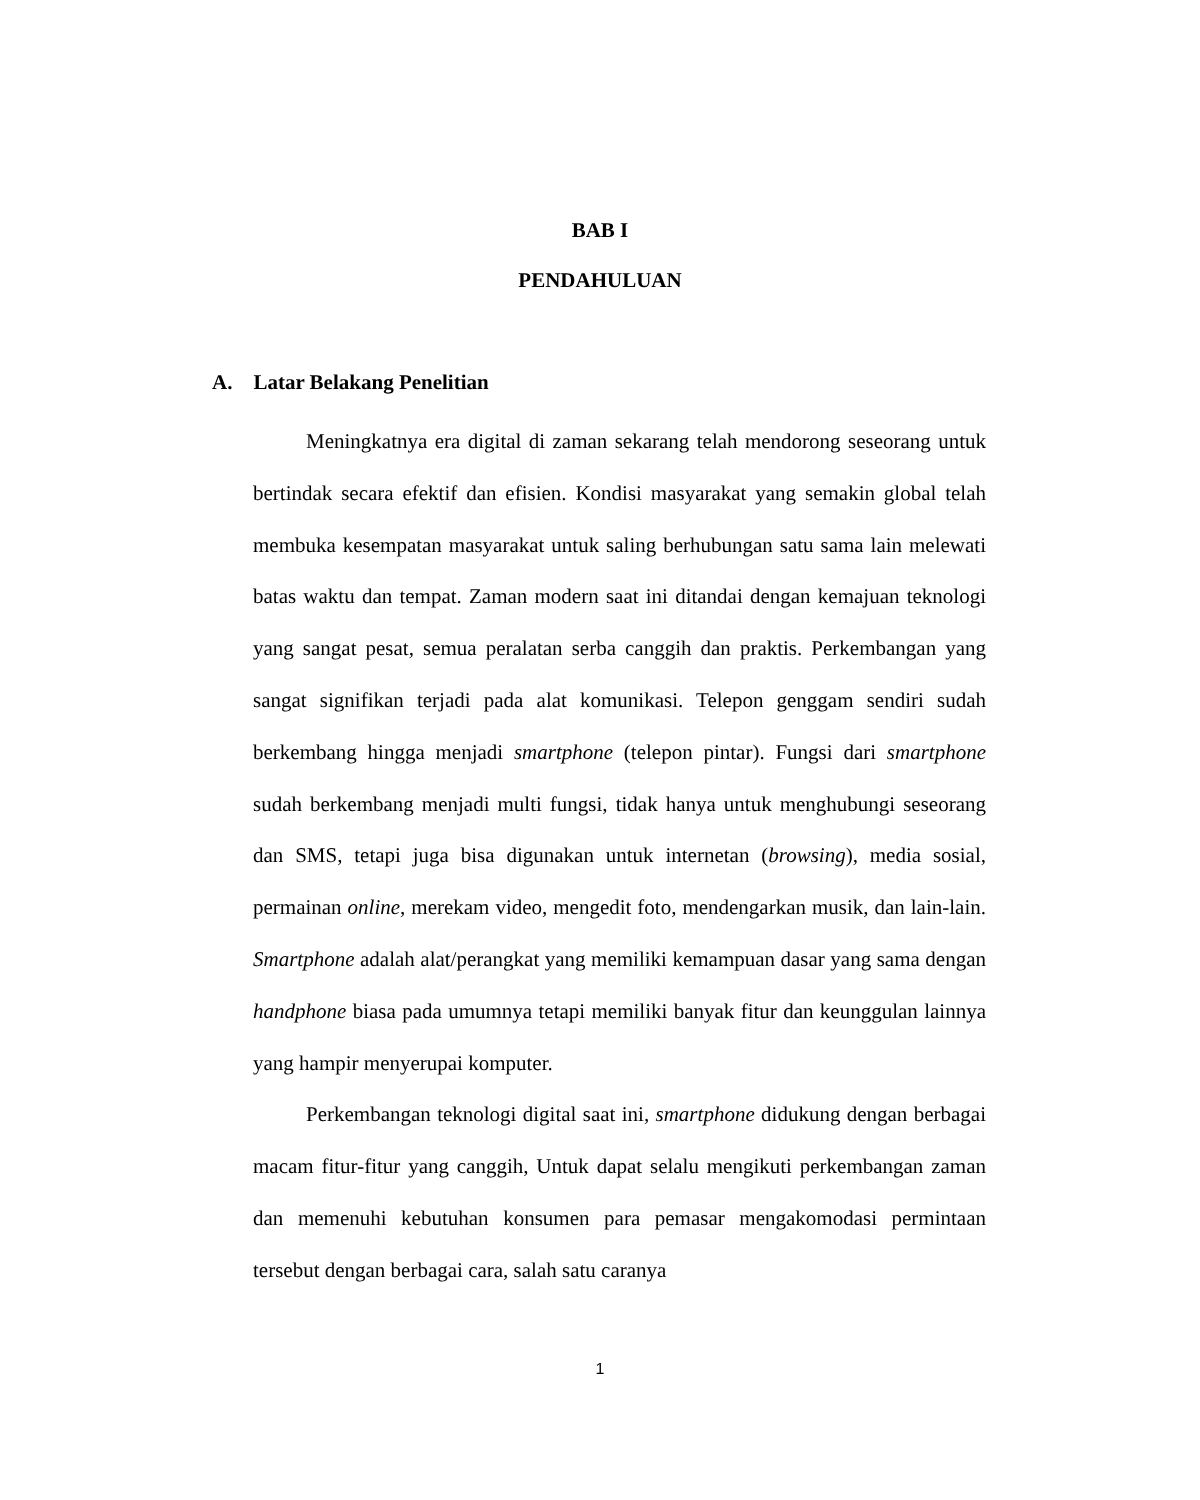BAB I
PENDAHULUAN
A. Latar Belakang Penelitian
Meningkatnya era digital di zaman sekarang telah mendorong seseorang untuk bertindak secara efektif dan efisien. Kondisi masyarakat yang semakin global telah membuka kesempatan masyarakat untuk saling berhubungan satu sama lain melewati batas waktu dan tempat. Zaman modern saat ini ditandai dengan kemajuan teknologi yang sangat pesat, semua peralatan serba canggih dan praktis. Perkembangan yang sangat signifikan terjadi pada alat komunikasi. Telepon genggam sendiri sudah berkembang hingga menjadi smartphone (telepon pintar). Fungsi dari smartphone sudah berkembang menjadi multi fungsi, tidak hanya untuk menghubungi seseorang dan SMS, tetapi juga bisa digunakan untuk internetan (browsing), media sosial, permainan online, merekam video, mengedit foto, mendengarkan musik, dan lain-lain. Smartphone adalah alat/perangkat yang memiliki kemampuan dasar yang sama dengan handphone biasa pada umumnya tetapi memiliki banyak fitur dan keunggulan lainnya yang hampir menyerupai komputer.
Perkembangan teknologi digital saat ini, smartphone didukung dengan berbagai macam fitur-fitur yang canggih, Untuk dapat selalu mengikuti perkembangan zaman dan memenuhi kebutuhan konsumen para pemasar mengakomodasi permintaan tersebut dengan berbagai cara, salah satu caranya
1